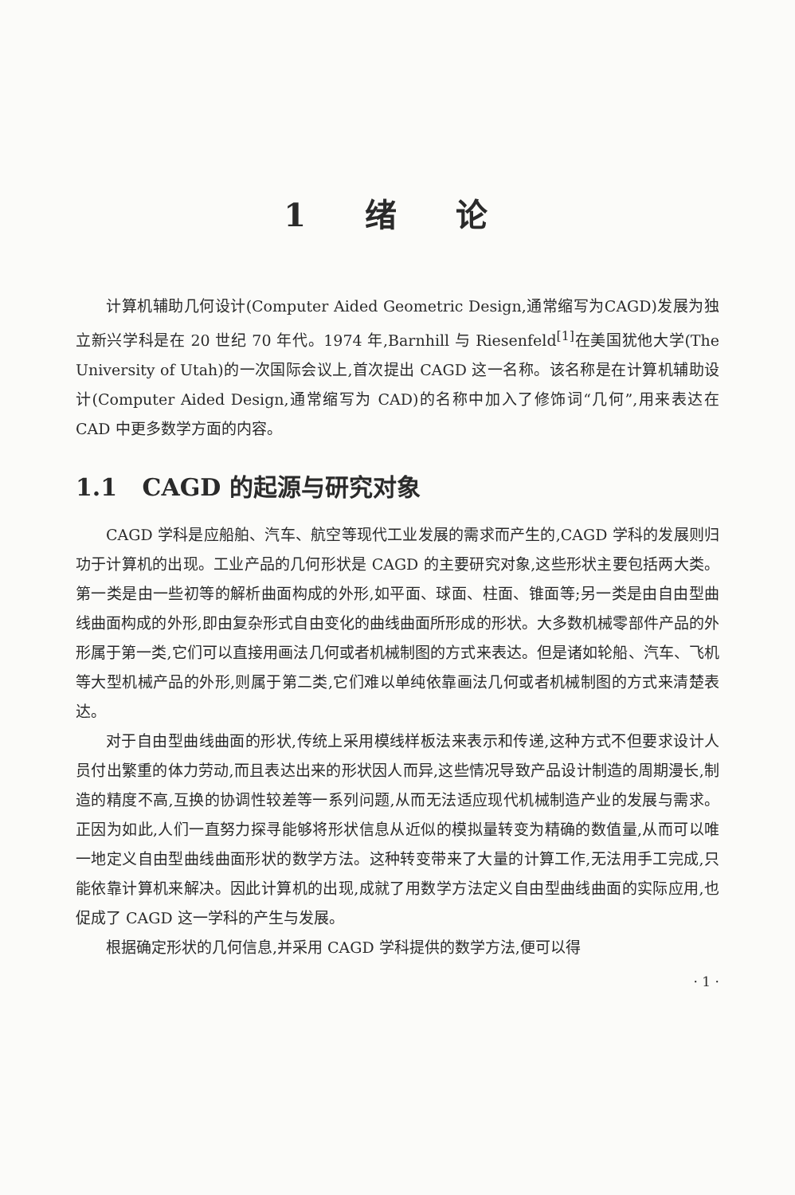1 绪 论
计算机辅助几何设计(Computer Aided Geometric Design,通常缩写为CAGD)发展为独立新兴学科是在 20 世纪 70 年代。1974 年,Barnhill 与 Riesenfeld<sup>[1]</sup>在美国犹他大学(The University of Utah)的一次国际会议上,首次提出 CAGD 这一名称。该名称是在计算机辅助设计(Computer Aided Design,通常缩写为 CAD)的名称中加入了修饰词“几何”,用来表达在 CAD 中更多数学方面的内容。
1.1 CAGD 的起源与研究对象
CAGD 学科是应船舶、汽车、航空等现代工业发展的需求而产生的,CAGD 学科的发展则归功于计算机的出现。工业产品的几何形状是 CAGD 的主要研究对象,这些形状主要包括两大类。第一类是由一些初等的解析曲面构成的外形,如平面、球面、柱面、锥面等;另一类是由自由型曲线曲面构成的外形,即由复杂形式自由变化的曲线曲面所形成的形状。大多数机械零部件产品的外形属于第一类,它们可以直接用画法几何或者机械制图的方式来表达。但是诸如轮船、汽车、飞机等大型机械产品的外形,则属于第二类,它们难以单纯依靠画法几何或者机械制图的方式来清楚表达。
对于自由型曲线曲面的形状,传统上采用模线样板法来表示和传递,这种方式不但要求设计人员付出繁重的体力劳动,而且表达出来的形状因人而异,这些情况导致产品设计制造的周期漫长,制造的精度不高,互换的协调性较差等一系列问题,从而无法适应现代机械制造产业的发展与需求。正因为如此,人们一直努力探寻能够将形状信息从近似的模拟量转变为精确的数值量,从而可以唯一地定义自由型曲线曲面形状的数学方法。这种转变带来了大量的计算工作,无法用手工完成,只能依靠计算机来解决。因此计算机的出现,成就了用数学方法定义自由型曲线曲面的实际应用,也促成了 CAGD 这一学科的产生与发展。
根据确定形状的几何信息,并采用 CAGD 学科提供的数学方法,便可以得
· 1 ·